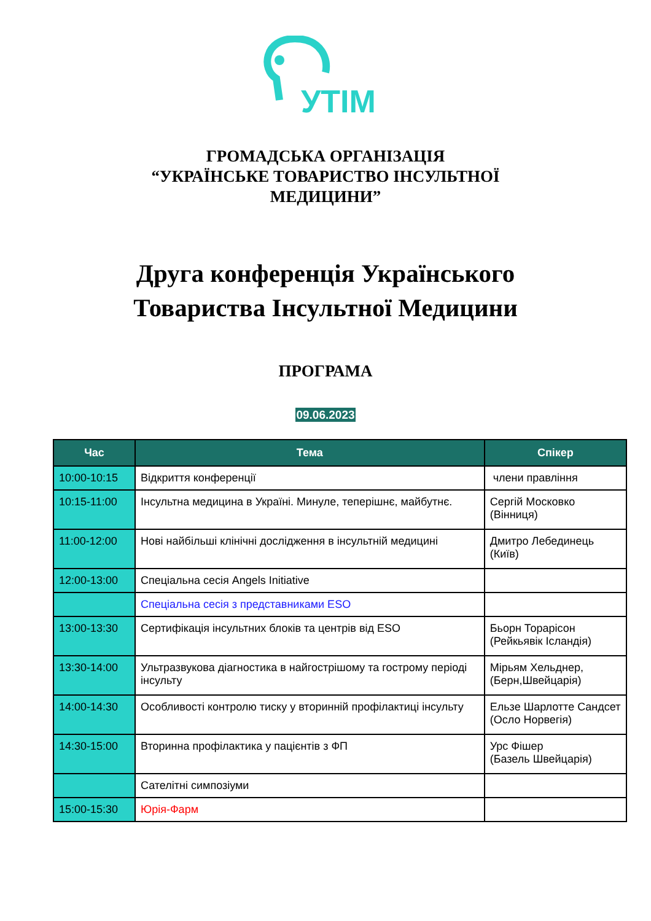УТІМ
ГРОМАДСЬКА ОРГАНІЗАЦІЯ
“УКРАЇНСЬКЕ ТОВАРИСТВО ІНСУЛЬТНОЇ
МЕДИЦИНИ”
Друга конференція Українського
Товариства Інсультної Медицини
ПРОГРАМА
09.06.2023
| Час | Тема | Спікер |
| --- | --- | --- |
| 10:00-10:15 | Відкриття конференції | члени правління |
| 10:15-11:00 | Інсультна медицина в Україні. Минуле, теперішнє, майбутнє. | Сергій Московко (Вінниця) |
| 11:00-12:00 | Нові найбільші клінічні дослідження в інсультній медицині | Дмитро Лебединець (Київ) |
| 12:00-13:00 | Спеціальна сесія Angels Initiative | |
| | Спеціальна сесія з представниками ESO | |
| 13:00-13:30 | Сертифікація інсультних блоків та центрів від ESO | Бьорн Торарісон (Рейкьявік Ісландія) |
| 13:30-14:00 | Ультразвукова діагностика в найгострішому та гострому періоді інсульту | Мірьям Хельднер, (Берн,Швейцарія) |
| 14:00-14:30 | Особливості контролю тиску у вторинній профілактиці інсульту | Ельзе Шарлотте Сандсет (Осло Норвегія) |
| 14:30-15:00 | Вторинна профілактика у пацієнтів з ФП | Урс Фішер (Базель Швейцарія) |
| | Сателітні симпозіуми | |
| 15:00-15:30 | Юрія-Фарм | |